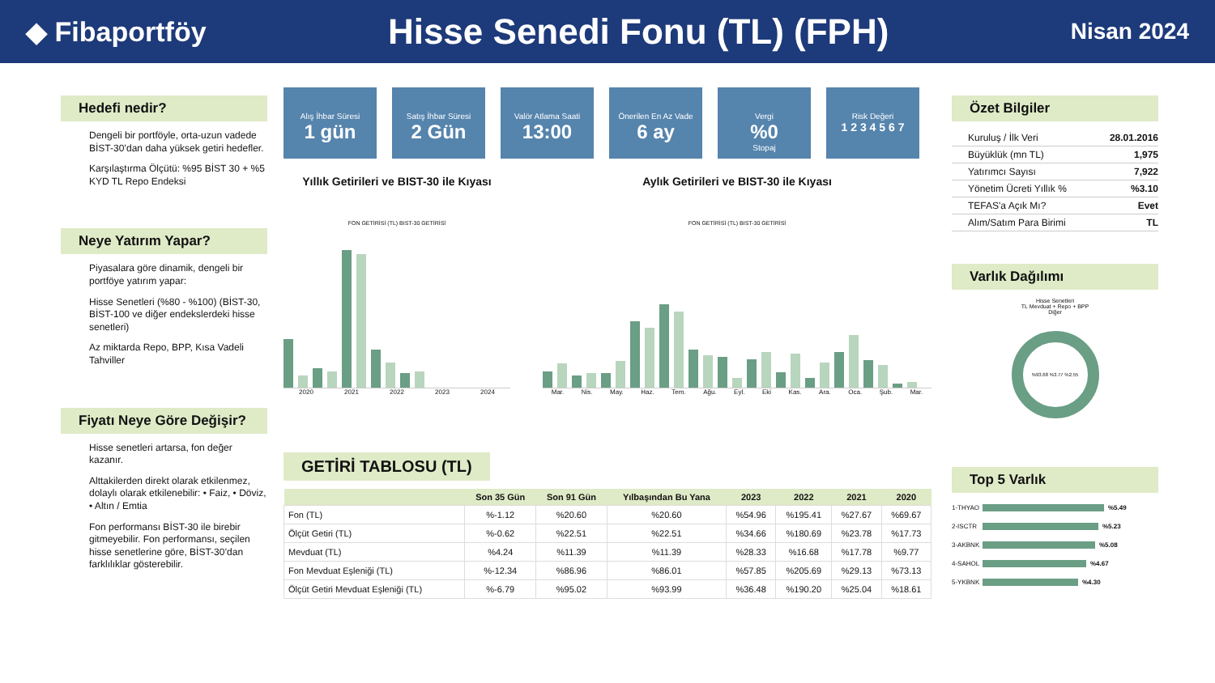◆ Fibaportföy
Hisse Senedi Fonu (TL) (FPH)
Nisan 2024
Hedefi nedir?
Dengeli bir portföyle, orta-uzun vadede BİST-30’dan daha yüksek getiri hedefler.
Karşılaştırma Ölçütü: %95 BİST 30 + %5 KYD TL Repo Endeksi
Neye Yatırım Yapar?
Piyasalara göre dinamik, dengeli bir portföye yatırım yapar:
Hisse Senetleri (%80 - %100) (BİST-30, BİST-100 ve diğer endekslerdeki hisse senetleri)
Az miktarda Repo, BPP, Kısa Vadeli Tahviller
Fiyatı Neye Göre Değişir?
Hisse senetleri artarsa, fon değer kazanır.
Alttakilerden direkt olarak etkilenmez, dolaylı olarak etkilenebilir: • Faiz, • Döviz, • Altın / Emtia
Fon performansı BİST-30 ile birebir gitmeyebilir. Fon performansı, seçilen hisse senetlerine göre, BİST-30’dan farklılıklar gösterebilir.
Alış İhbar Süresi
1 gün
Satış İhbar Süresi
2 Gün
Valör Atlama Saati
13:00
Önerilen En Az Vade
6 ay
Vergi%0
Stopaj
Risk Değeri
1 2 3 4 5 6 7
Yıllık Getirileri ve BIST-30 ile Kıyası
FON GETİRİSİ (TL) BIST-30 GETİRİSİ
2020 2021 2022 2023 2024
Aylık Getirileri ve BIST-30 ile Kıyası
FON GETİRİSİ (TL) BIST-30 GETİRİSİ
Mar. Nis. May. Haz. Tem. Ağu. Eyl. Eki Kas. Ara. Oca. Şub. Mar.
GETİRİ TABLOSU (TL)
| | Son 35 Gün | Son 91 Gün | Yılbaşından Bu Yana | 2023 | 2022 | 2021 | 2020 |
| --- | --- | --- | --- | --- | --- | --- | --- |
| Fon (TL) | %-1.12 | %20.60 | %20.60 | %54.96 | %195.41 | %27.67 | %69.67 |
| Ölçüt Getiri (TL) | %-0.62 | %22.51 | %22.51 | %34.66 | %180.69 | %23.78 | %17.73 |
| Mevduat (TL) | %4.24 | %11.39 | %11.39 | %28.33 | %16.68 | %17.78 | %9.77 |
| Fon Mevduat Eşleniği (TL) | %-12.34 | %86.96 | %86.01 | %57.85 | %205.69 | %29.13 | %73.13 |
| Ölçüt Getiri Mevduat Eşleniği (TL) | %-6.79 | %95.02 | %93.99 | %36.48 | %190.20 | %25.04 | %18.61 |
Özet Bilgiler
Kuruluş / İlk Veri 28.01.2016
Büyüklük (mn TL) 1,975
Yatırımcı Sayısı 7,922
Yönetim Ücreti Yıllık %%3.10
TEFAS'a Açık Mı? Evet
Alım/Satım Para Birimi TL
Varlık Dağılımı
Hisse Senetleri
TL Mevduat + Repo + BPP
Diğer
%93.68 %3.77 %2.55
Top 5 Varlık
1-THYAO %5.49
2-ISCTR %5.23
3-AKBNK %5.08
4-SAHOL %4.67
5-YKBNK %4.30